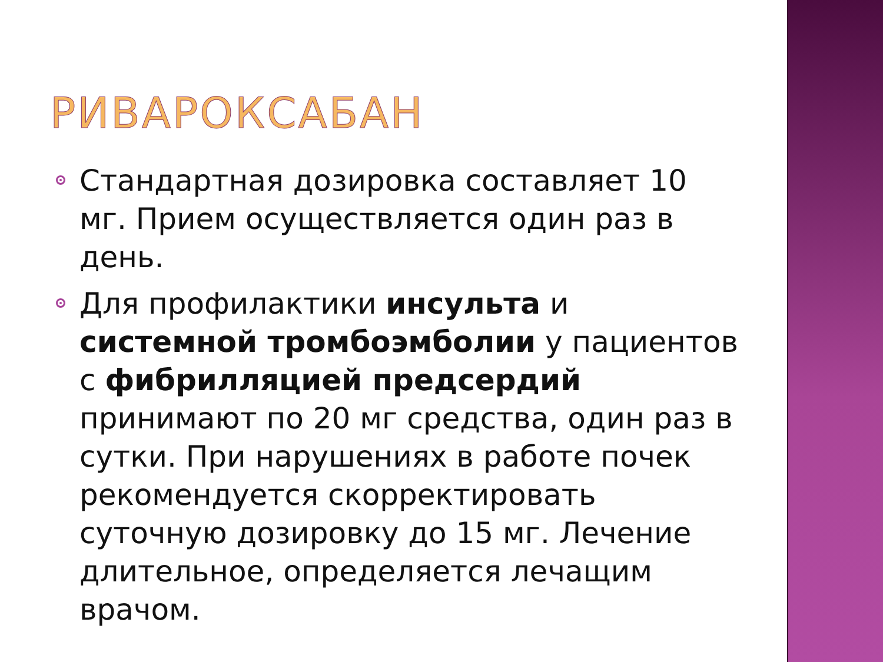РИВАРОКСАБАН
Стандартная дозировка составляет 10 мг. Прием осуществляется один раз в день.
Для профилактики инсульта и системной тромбоэмболии у пациентов с фибрилляцией предсердий принимают по 20 мг средства, один раз в сутки. При нарушениях в работе почек рекомендуется скорректировать суточную дозировку до 15 мг. Лечение длительное, определяется лечащим врачом.